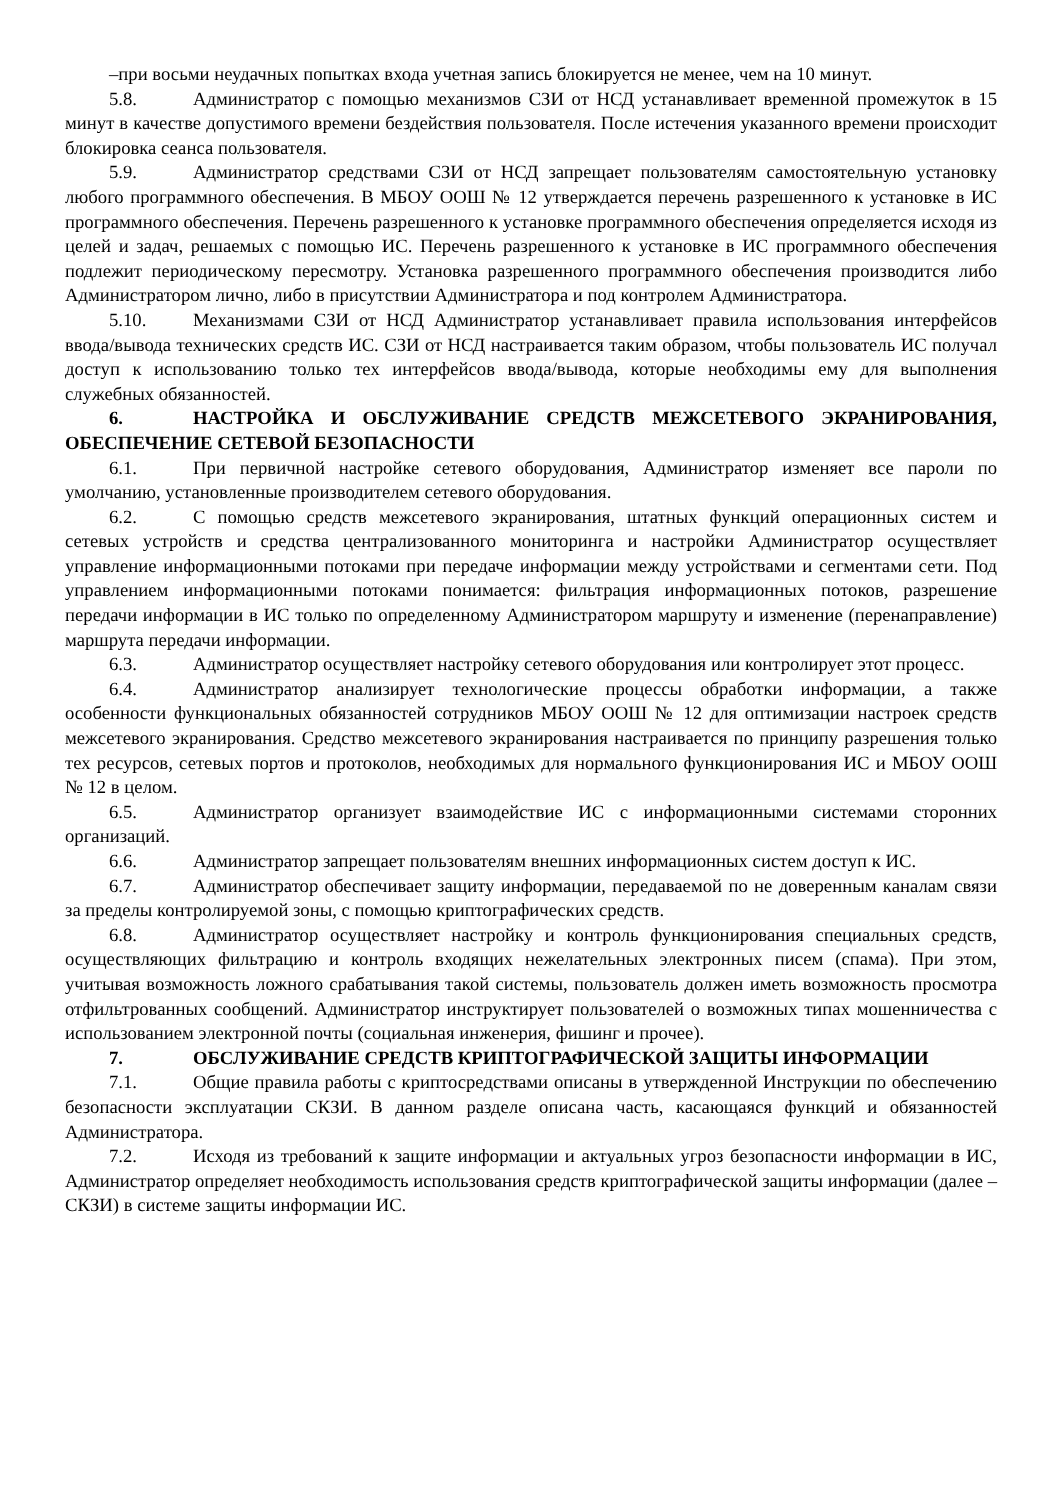–при восьми неудачных попытках входа учетная запись блокируется не менее, чем на 10 минут.
5.8. Администратор с помощью механизмов СЗИ от НСД устанавливает временной промежуток в 15 минут в качестве допустимого времени бездействия пользователя. После истечения указанного времени происходит блокировка сеанса пользователя.
5.9. Администратор средствами СЗИ от НСД запрещает пользователям самостоятельную установку любого программного обеспечения. В МБОУ ООШ № 12 утверждается перечень разрешенного к установке в ИС программного обеспечения. Перечень разрешенного к установке программного обеспечения определяется исходя из целей и задач, решаемых с помощью ИС. Перечень разрешенного к установке в ИС программного обеспечения подлежит периодическому пересмотру. Установка разрешенного программного обеспечения производится либо Администратором лично, либо в присутствии Администратора и под контролем Администратора.
5.10. Механизмами СЗИ от НСД Администратор устанавливает правила использования интерфейсов ввода/вывода технических средств ИС. СЗИ от НСД настраивается таким образом, чтобы пользователь ИС получал доступ к использованию только тех интерфейсов ввода/вывода, которые необходимы ему для выполнения служебных обязанностей.
6. НАСТРОЙКА И ОБСЛУЖИВАНИЕ СРЕДСТВ МЕЖСЕТЕВОГО ЭКРАНИРОВАНИЯ, ОБЕСПЕЧЕНИЕ СЕТЕВОЙ БЕЗОПАСНОСТИ
6.1. При первичной настройке сетевого оборудования, Администратор изменяет все пароли по умолчанию, установленные производителем сетевого оборудования.
6.2. С помощью средств межсетевого экранирования, штатных функций операционных систем и сетевых устройств и средства централизованного мониторинга и настройки Администратор осуществляет управление информационными потоками при передаче информации между устройствами и сегментами сети. Под управлением информационными потоками понимается: фильтрация информационных потоков, разрешение передачи информации в ИС только по определенному Администратором маршруту и изменение (перенаправление) маршрута передачи информации.
6.3. Администратор осуществляет настройку сетевого оборудования или контролирует этот процесс.
6.4. Администратор анализирует технологические процессы обработки информации, а также особенности функциональных обязанностей сотрудников МБОУ ООШ № 12 для оптимизации настроек средств межсетевого экранирования. Средство межсетевого экранирования настраивается по принципу разрешения только тех ресурсов, сетевых портов и протоколов, необходимых для нормального функционирования ИС и МБОУ ООШ № 12 в целом.
6.5. Администратор организует взаимодействие ИС с информационными системами сторонних организаций.
6.6. Администратор запрещает пользователям внешних информационных систем доступ к ИС.
6.7. Администратор обеспечивает защиту информации, передаваемой по не доверенным каналам связи за пределы контролируемой зоны, с помощью криптографических средств.
6.8. Администратор осуществляет настройку и контроль функционирования специальных средств, осуществляющих фильтрацию и контроль входящих нежелательных электронных писем (спама). При этом, учитывая возможность ложного срабатывания такой системы, пользователь должен иметь возможность просмотра отфильтрованных сообщений. Администратор инструктирует пользователей о возможных типах мошенничества с использованием электронной почты (социальная инженерия, фишинг и прочее).
7. ОБСЛУЖИВАНИЕ СРЕДСТВ КРИПТОГРАФИЧЕСКОЙ ЗАЩИТЫ ИНФОРМАЦИИ
7.1. Общие правила работы с криптосредствами описаны в утвержденной Инструкции по обеспечению безопасности эксплуатации СКЗИ. В данном разделе описана часть, касающаяся функций и обязанностей Администратора.
7.2. Исходя из требований к защите информации и актуальных угроз безопасности информации в ИС, Администратор определяет необходимость использования средств криптографической защиты информации (далее – СКЗИ) в системе защиты информации ИС.